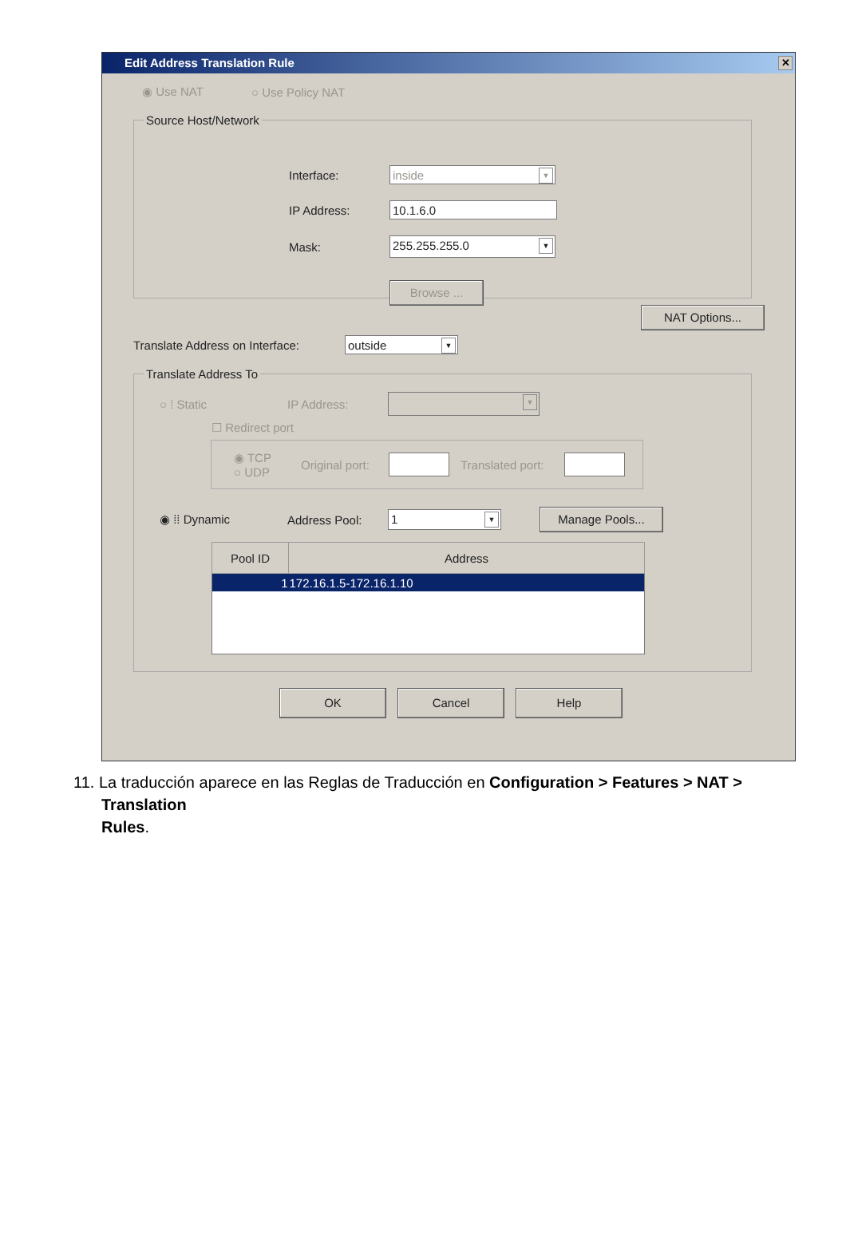Edit Address Translation Rule ✕
◉ Use NAT ○ Use Policy NAT
Source Host/Network
Interface:
inside ▼
IP Address:
10.1.6.0
Mask:
255.255.255.0 ▼
Browse ...
NAT Options...
Translate Address on Interface:
outside ▼
Translate Address To
○ ⁞ Static IP Address:
▼
☐ Redirect port
◉ TCP
○ UDP
Original port:
Translated port:
◉ ⁞⁞ Dynamic Address Pool:
1 ▼
Manage Pools...
| Pool ID | Address |
| --- | --- |
| 1 | 172.16.1.5-172.16.1.10 |
OK Cancel Help
11. La traducción aparece en las Reglas de Traducción en Configuration > Features > NAT >
Translation
Rules.